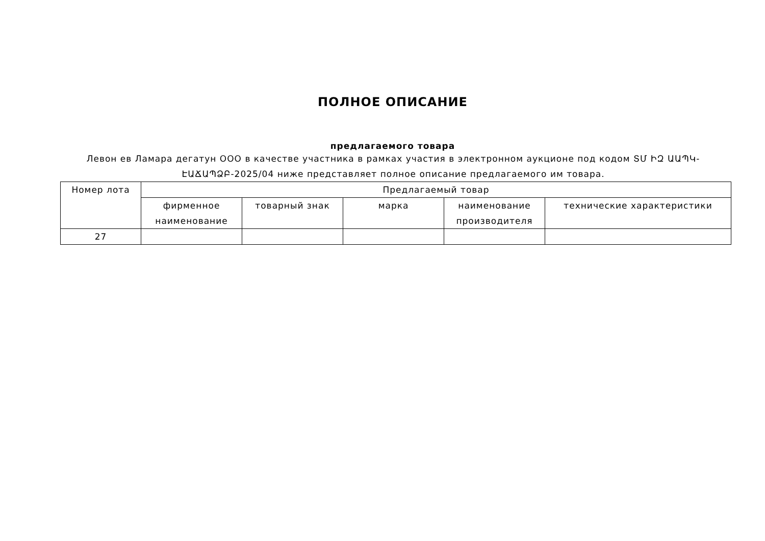ПОЛНОЕ ОПИСАНИЕ
предлагаемого товара
Левон ев Ламара дегатун ООО в качестве участника в рамках участия в электронном аукционе под кодом ՏՄ ԻԶ ԱԱՊԿ-ԷԱՃԱՊՁԲ-2025/04 ниже представляет полное описание предлагаемого им товара.
| Номер лота | Предлагаемый товар | | | | |
| | фирменное наименование | товарный знак | марка | наименование производителя | технические характеристики |
| 27 | | | | | |